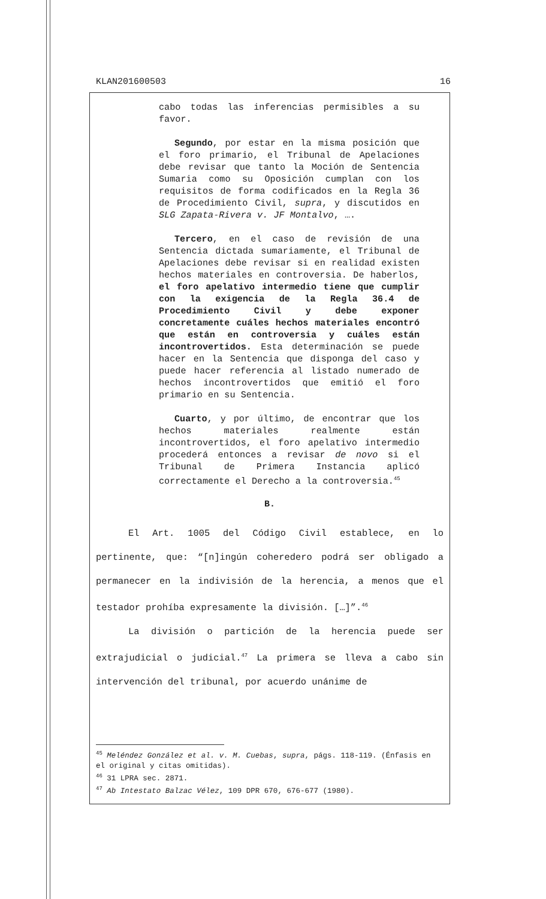KLAN201600503 16
cabo todas las inferencias permisibles a su favor.
Segundo, por estar en la misma posición que el foro primario, el Tribunal de Apelaciones debe revisar que tanto la Moción de Sentencia Sumaria como su Oposición cumplan con los requisitos de forma codificados en la Regla 36 de Procedimiento Civil, supra, y discutidos en SLG Zapata-Rivera v. JF Montalvo, ….
Tercero, en el caso de revisión de una Sentencia dictada sumariamente, el Tribunal de Apelaciones debe revisar si en realidad existen hechos materiales en controversia. De haberlos, el foro apelativo intermedio tiene que cumplir con la exigencia de la Regla 36.4 de Procedimiento Civil y debe exponer concretamente cuáles hechos materiales encontró que están en controversia y cuáles están incontrovertidos. Esta determinación se puede hacer en la Sentencia que disponga del caso y puede hacer referencia al listado numerado de hechos incontrovertidos que emitió el foro primario en su Sentencia.
Cuarto, y por último, de encontrar que los hechos materiales realmente están incontrovertidos, el foro apelativo intermedio procederá entonces a revisar de novo si el Tribunal de Primera Instancia aplicó correctamente el Derecho a la controversia.<sup>45</sup>
B.
El Art. 1005 del Código Civil establece, en lo pertinente, que: “[n]ingún coheredero podrá ser obligado a permanecer en la indivisión de la herencia, a menos que el testador prohíba expresamente la división. […]”.<sup>46</sup>
La división o partición de la herencia puede ser extrajudicial o judicial.<sup>47</sup> La primera se lleva a cabo sin intervención del tribunal, por acuerdo unánime de
<sup>45</sup> Meléndez González et al. v. M. Cuebas, supra, págs. 118-119. (Énfasis en el original y citas omitidas).
<sup>46</sup> 31 LPRA sec. 2871.
<sup>47</sup> Ab Intestato Balzac Vélez, 109 DPR 670, 676-677 (1980).